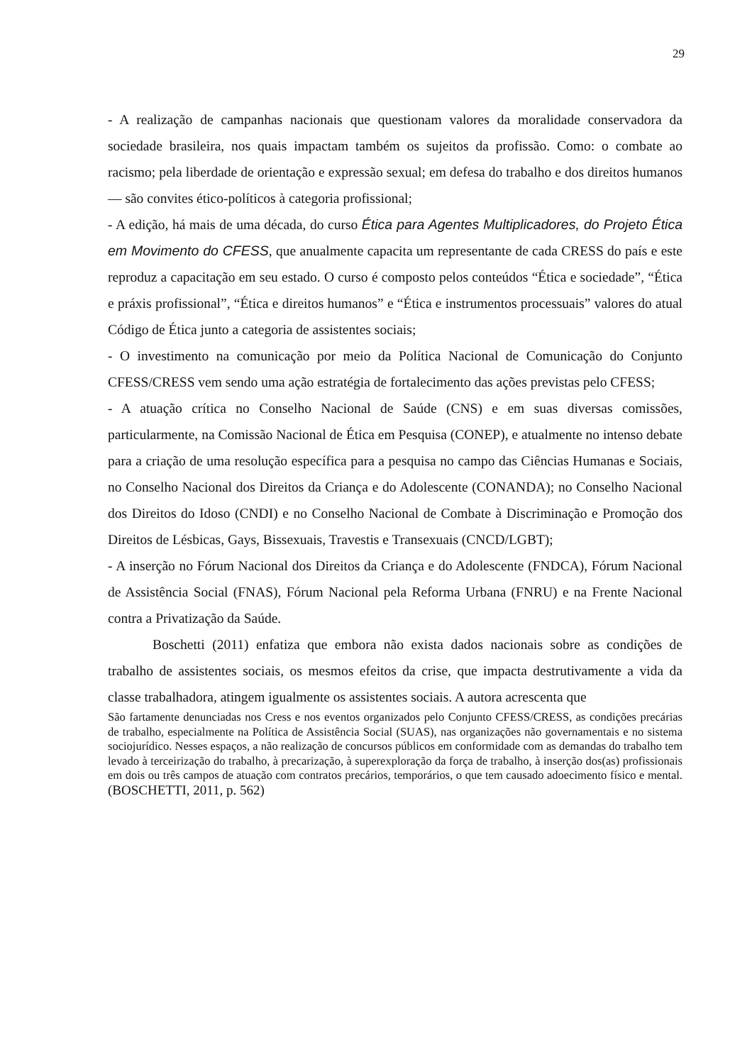29
- A realização de campanhas nacionais que questionam valores da moralidade conservadora da sociedade brasileira, nos quais impactam também os sujeitos da profissão. Como: o combate ao racismo; pela liberdade de orientação e expressão sexual; em defesa do trabalho e dos direitos humanos — são convites ético-políticos à categoria profissional;
- A edição, há mais de uma década, do curso Ética para Agentes Multiplicadores, do Projeto Ética em Movimento do CFESS, que anualmente capacita um representante de cada CRESS do país e este reproduz a capacitação em seu estado. O curso é composto pelos conteúdos “Ética e sociedade”, “Ética e práxis profissional”, “Ética e direitos humanos” e “Ética e instrumentos processuais” valores do atual Código de Ética junto a categoria de assistentes sociais;
- O investimento na comunicação por meio da Política Nacional de Comunicação do Conjunto CFESS/CRESS vem sendo uma ação estratégia de fortalecimento das ações previstas pelo CFESS;
- A atuação crítica no Conselho Nacional de Saúde (CNS) e em suas diversas comissões, particularmente, na Comissão Nacional de Ética em Pesquisa (CONEP), e atualmente no intenso debate para a criação de uma resolução específica para a pesquisa no campo das Ciências Humanas e Sociais, no Conselho Nacional dos Direitos da Criança e do Adolescente (CONANDA); no Conselho Nacional dos Direitos do Idoso (CNDI) e no Conselho Nacional de Combate à Discriminação e Promoção dos Direitos de Lésbicas, Gays, Bissexuais, Travestis e Transexuais (CNCD/LGBT);
- A inserção no Fórum Nacional dos Direitos da Criança e do Adolescente (FNDCA), Fórum Nacional de Assistência Social (FNAS), Fórum Nacional pela Reforma Urbana (FNRU) e na Frente Nacional contra a Privatização da Saúde.
Boschetti (2011) enfatiza que embora não exista dados nacionais sobre as condições de trabalho de assistentes sociais, os mesmos efeitos da crise, que impacta destrutivamente a vida da classe trabalhadora, atingem igualmente os assistentes sociais. A autora acrescenta que
São fartamente denunciadas nos Cress e nos eventos organizados pelo Conjunto CFESS/CRESS, as condições precárias de trabalho, especialmente na Política de Assistência Social (SUAS), nas organizações não governamentais e no sistema sociojurídico. Nesses espaços, a não realização de concursos públicos em conformidade com as demandas do trabalho tem levado à terceirização do trabalho, à precarização, à superexploração da força de trabalho, à inserção dos(as) profissionais em dois ou três campos de atuação com contratos precários, temporários, o que tem causado adoecimento físico e mental. (BOSCHETTI, 2011, p. 562)